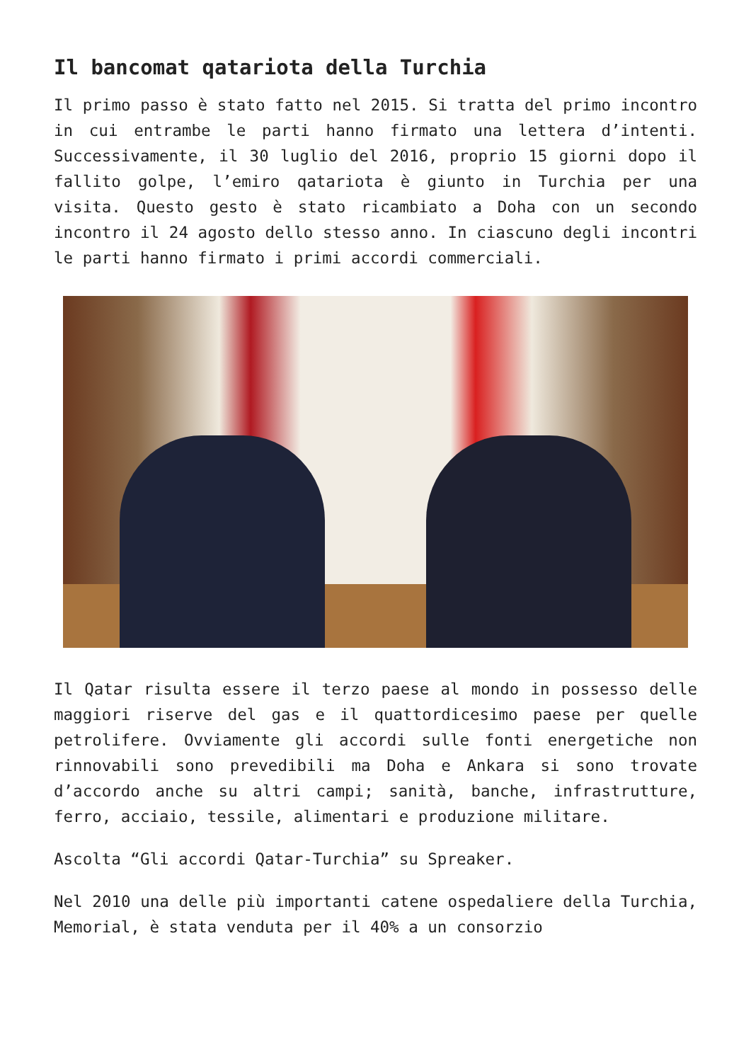Il bancomat qatariota della Turchia
Il primo passo è stato fatto nel 2015. Si tratta del primo incontro in cui entrambe le parti hanno firmato una lettera d’intenti. Successivamente, il 30 luglio del 2016, proprio 15 giorni dopo il fallito golpe, l’emiro qatariota è giunto in Turchia per una visita. Questo gesto è stato ricambiato a Doha con un secondo incontro il 24 agosto dello stesso anno. In ciascuno degli incontri le parti hanno firmato i primi accordi commerciali.
Il Qatar risulta essere il terzo paese al mondo in possesso delle maggiori riserve del gas e il quattordicesimo paese per quelle petrolifere. Ovviamente gli accordi sulle fonti energetiche non rinnovabili sono prevedibili ma Doha e Ankara si sono trovate d’accordo anche su altri campi; sanità, banche, infrastrutture, ferro, acciaio, tessile, alimentari e produzione militare.
Ascolta “Gli accordi Qatar-Turchia” su Spreaker.
Nel 2010 una delle più importanti catene ospedaliere della Turchia, Memorial, è stata venduta per il 40% a un consorzio